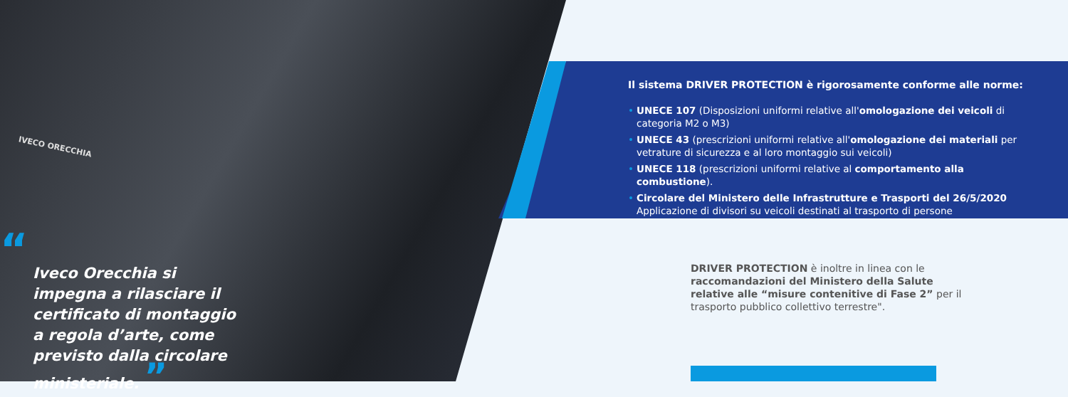IVECO ORECCHIA
“
Iveco Orecchia si impegna a rilasciare il certificato di montaggio a regola d’arte, come previsto dalla circolare ministeriale. ”
Il sistema DRIVER PROTECTION è rigorosamente conforme alle norme:
• UNECE 107 (Disposizioni uniformi relative all'omologazione dei veicoli di categoria M2 o M3)
• UNECE 43 (prescrizioni uniformi relative all'omologazione dei materiali per vetrature di sicurezza e al loro montaggio sui veicoli)
• UNECE 118 (prescrizioni uniformi relative al comportamento alla combustione).
• Circolare del Ministero delle Infrastrutture e Trasporti del 26/5/2020
Applicazione di divisori su veicoli destinati al trasporto di persone
DRIVER PROTECTION è inoltre in linea con le raccomandazioni del Ministero della Salute relative alle “misure contenitive di Fase 2” per il trasporto pubblico collettivo terrestre".